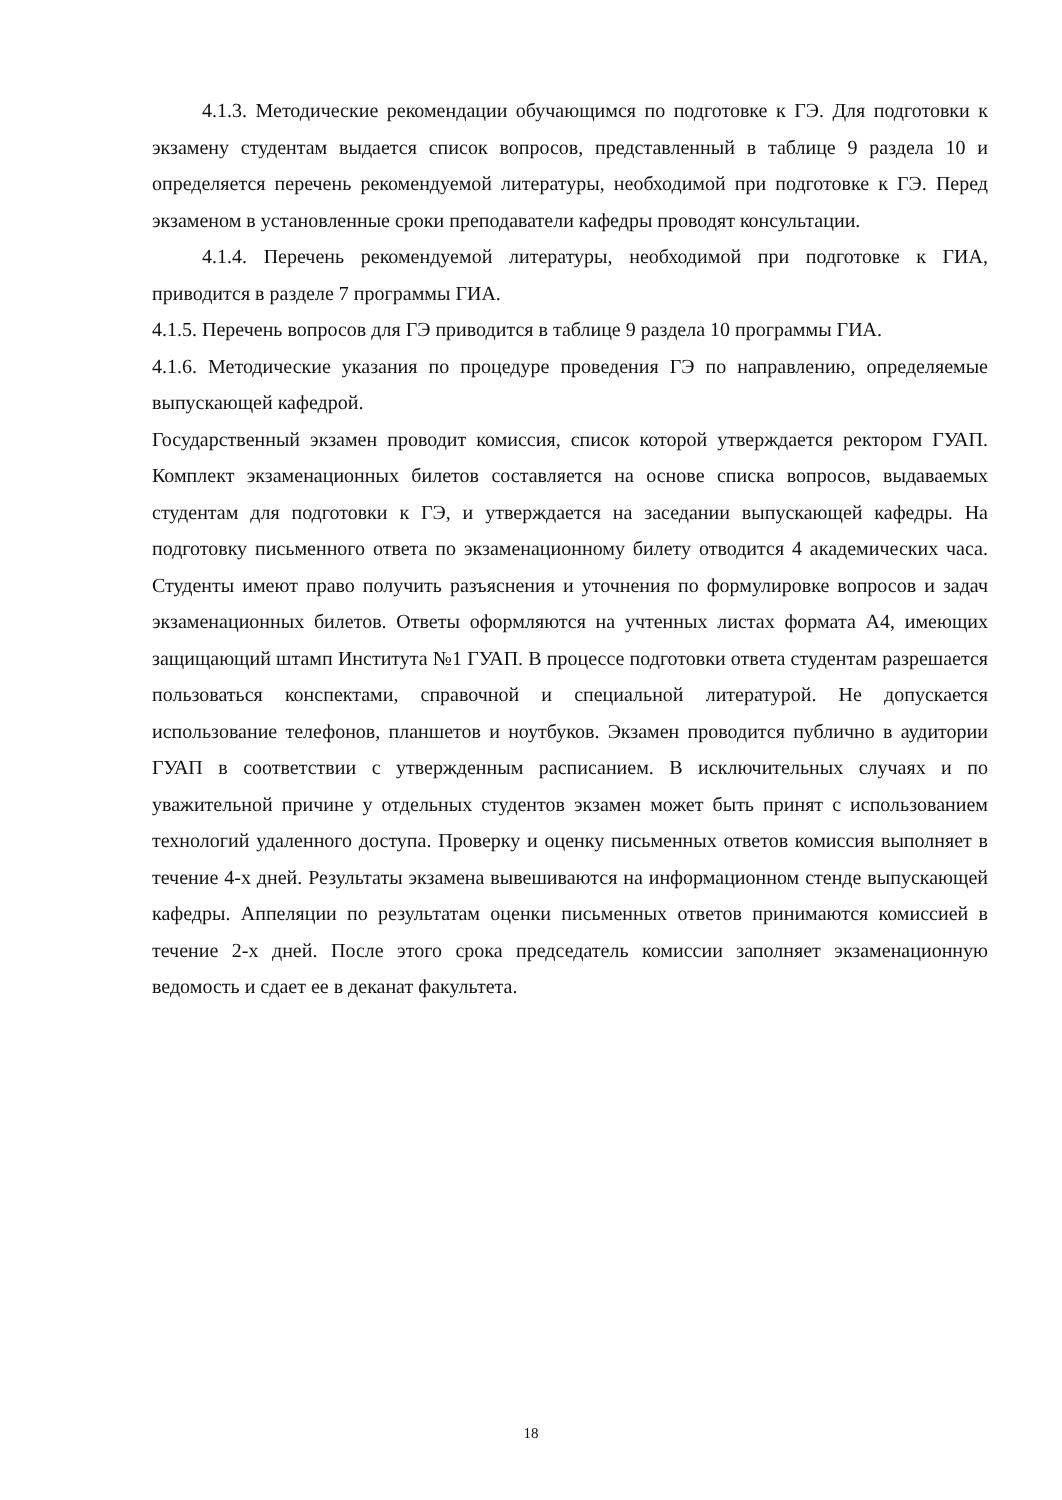4.1.3. Методические рекомендации обучающимся по подготовке к ГЭ. Для подготовки к экзамену студентам выдается список вопросов, представленный в таблице 9 раздела 10 и определяется перечень рекомендуемой литературы, необходимой при подготовке к ГЭ. Перед экзаменом в установленные сроки преподаватели кафедры проводят консультации.
4.1.4. Перечень рекомендуемой литературы, необходимой при подготовке к ГИА, приводится в разделе 7 программы ГИА.
4.1.5. Перечень вопросов для ГЭ приводится в таблице 9 раздела 10 программы ГИА.
4.1.6. Методические указания по процедуре проведения ГЭ по направлению, определяемые выпускающей кафедрой.
Государственный экзамен проводит комиссия, список которой утверждается ректором ГУАП. Комплект экзаменационных билетов составляется на основе списка вопросов, выдаваемых студентам для подготовки к ГЭ, и утверждается на заседании выпускающей кафедры. На подготовку письменного ответа по экзаменационному билету отводится 4 академических часа. Студенты имеют право получить разъяснения и уточнения по формулировке вопросов и задач экзаменационных билетов. Ответы оформляются на учтенных листах формата А4, имеющих защищающий штамп Института №1 ГУАП. В процессе подготовки ответа студентам разрешается пользоваться конспектами, справочной и специальной литературой. Не допускается использование телефонов, планшетов и ноутбуков. Экзамен проводится публично в аудитории ГУАП в соответствии с утвержденным расписанием. В исключительных случаях и по уважительной причине у отдельных студентов экзамен может быть принят с использованием технологий удаленного доступа. Проверку и оценку письменных ответов комиссия выполняет в течение 4-х дней. Результаты экзамена вывешиваются на информационном стенде выпускающей кафедры. Аппеляции по результатам оценки письменных ответов принимаются комиссией в течение 2-х дней. После этого срока председатель комиссии заполняет экзаменационную ведомость и сдает ее в деканат факультета.
18